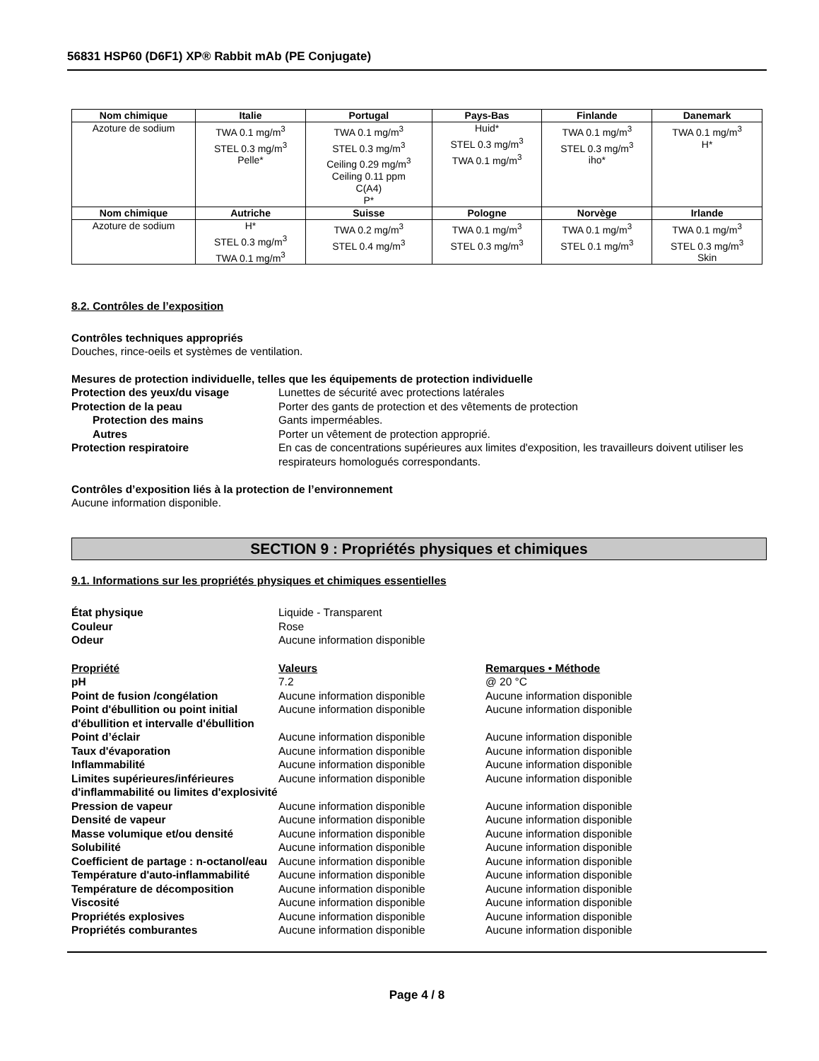56831 HSP60 (D6F1) XP® Rabbit mAb (PE Conjugate)
| Nom chimique | Italie | Portugal | Pays-Bas | Finlande | Danemark |
| --- | --- | --- | --- | --- | --- |
| Azoture de sodium | TWA 0.1 mg/m<sup>3</sup> STEL 0.3 mg/m<sup>3</sup> Pelle* | TWA 0.1 mg/m<sup>3</sup> STEL 0.3 mg/m<sup>3</sup> Ceiling 0.29 mg/m<sup>3</sup> Ceiling 0.11 ppm C(A4) P* | Huid* STEL 0.3 mg/m<sup>3</sup> TWA 0.1 mg/m<sup>3</sup> | TWA 0.1 mg/m<sup>3</sup> STEL 0.3 mg/m<sup>3</sup> iho* | TWA 0.1 mg/m<sup>3</sup> H* |
| Nom chimique | Autriche | Suisse | Pologne | Norvège | Irlande |
| Azoture de sodium | H* STEL 0.3 mg/m<sup>3</sup> TWA 0.1 mg/m<sup>3</sup> | TWA 0.2 mg/m<sup>3</sup> STEL 0.4 mg/m<sup>3</sup> | TWA 0.1 mg/m<sup>3</sup> STEL 0.3 mg/m<sup>3</sup> | TWA 0.1 mg/m<sup>3</sup> STEL 0.1 mg/m<sup>3</sup> | TWA 0.1 mg/m<sup>3</sup> STEL 0.3 mg/m<sup>3</sup> Skin |
8.2. Contrôles de l’exposition
Contrôles techniques appropriés
Douches, rince-oeils et systèmes de ventilation.
Mesures de protection individuelle, telles que les équipements de protection individuelle
Protection des yeux/du visage
Lunettes de sécurité avec protections latérales
Protection de la peau
Porter des gants de protection et des vêtements de protection
Protection des mains
Gants imperméables.
Autres
Porter un vêtement de protection approprié.
Protection respiratoire
En cas de concentrations supérieures aux limites d'exposition, les travailleurs doivent utiliser les respirateurs homologués correspondants.
Contrôles d’exposition liés à la protection de l’environnement
Aucune information disponible.
SECTION 9 : Propriétés physiques et chimiques
9.1. Informations sur les propriétés physiques et chimiques essentielles
État physique
Liquide - Transparent
Couleur
Rose
Odeur
Aucune information disponible
Propriété
Valeurs
Remarques • Méthode
pH
7.2
@ 20 °C
Point de fusion /congélation
Aucune information disponible
Aucune information disponible
Point d'ébullition ou point initial d'ébullition et intervalle d'ébullition
Aucune information disponible
Aucune information disponible
Point d’éclair
Aucune information disponible
Aucune information disponible
Taux d'évaporation
Aucune information disponible
Aucune information disponible
Inflammabilité
Aucune information disponible
Aucune information disponible
Limites supérieures/inférieures d'inflammabilité ou limites d'explosivité
Aucune information disponible
Aucune information disponible
Pression de vapeur
Aucune information disponible
Aucune information disponible
Densité de vapeur
Aucune information disponible
Aucune information disponible
Masse volumique et/ou densité
Aucune information disponible
Aucune information disponible
Solubilité
Aucune information disponible
Aucune information disponible
Coefficient de partage : n-octanol/eau
Aucune information disponible
Aucune information disponible
Température d'auto-inflammabilité
Aucune information disponible
Aucune information disponible
Température de décomposition
Aucune information disponible
Aucune information disponible
Viscosité
Aucune information disponible
Aucune information disponible
Propriétés explosives
Aucune information disponible
Aucune information disponible
Propriétés comburantes
Aucune information disponible
Aucune information disponible
Page 4 / 8